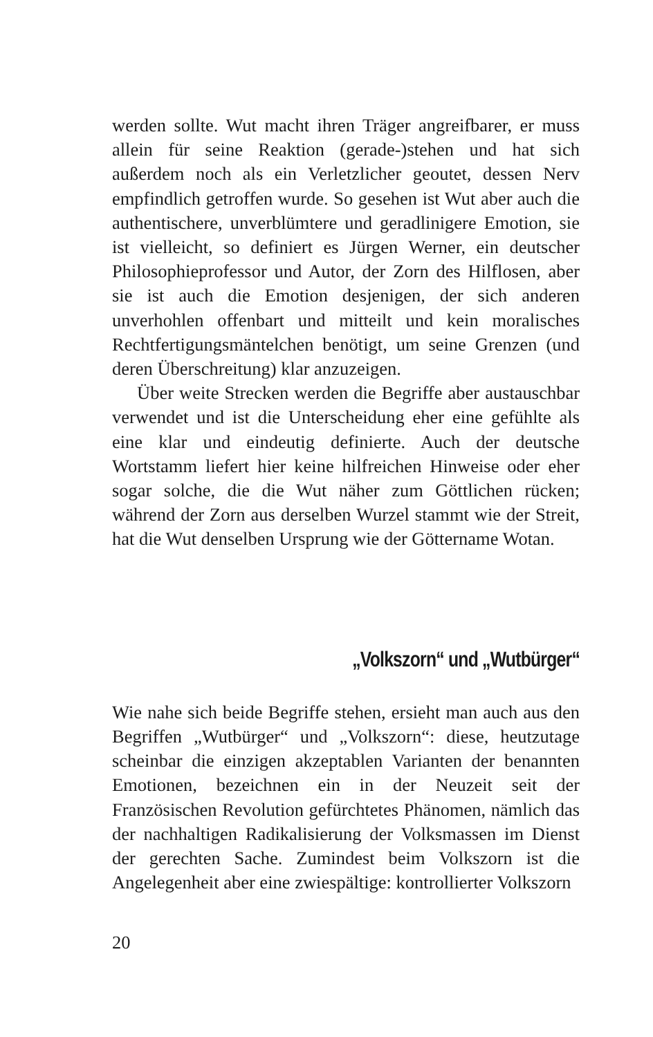werden sollte. Wut macht ihren Träger angreifbarer, er muss allein für seine Reaktion (gerade-)stehen und hat sich außerdem noch als ein Verletzlicher geoutet, dessen Nerv empfindlich getroffen wurde. So gesehen ist Wut aber auch die authentischere, unverblümtere und geradlinigere Emotion, sie ist vielleicht, so definiert es Jürgen Werner, ein deutscher Philosophieprofessor und Autor, der Zorn des Hilflosen, aber sie ist auch die Emotion desjenigen, der sich anderen unverhohlen offenbart und mitteilt und kein moralisches Rechtfertigungsmäntelchen benötigt, um seine Grenzen (und deren Überschreitung) klar anzuzeigen.
Über weite Strecken werden die Begriffe aber austauschbar verwendet und ist die Unterscheidung eher eine gefühlte als eine klar und eindeutig definierte. Auch der deutsche Wortstamm liefert hier keine hilfreichen Hinweise oder eher sogar solche, die die Wut näher zum Göttlichen rücken; während der Zorn aus derselben Wurzel stammt wie der Streit, hat die Wut denselben Ursprung wie der Göttername Wotan.
„Volkszorn“ und „Wutbürger“
Wie nahe sich beide Begriffe stehen, ersieht man auch aus den Begriffen „Wutbürger“ und „Volkszorn“: diese, heutzutage scheinbar die einzigen akzeptablen Varianten der benannten Emotionen, bezeichnen ein in der Neuzeit seit der Französischen Revolution gefürchtetes Phänomen, nämlich das der nachhaltigen Radikalisierung der Volksmassen im Dienst der gerechten Sache. Zumindest beim Volkszorn ist die Angelegenheit aber eine zwiespältige: kontrollierter Volkszorn
20